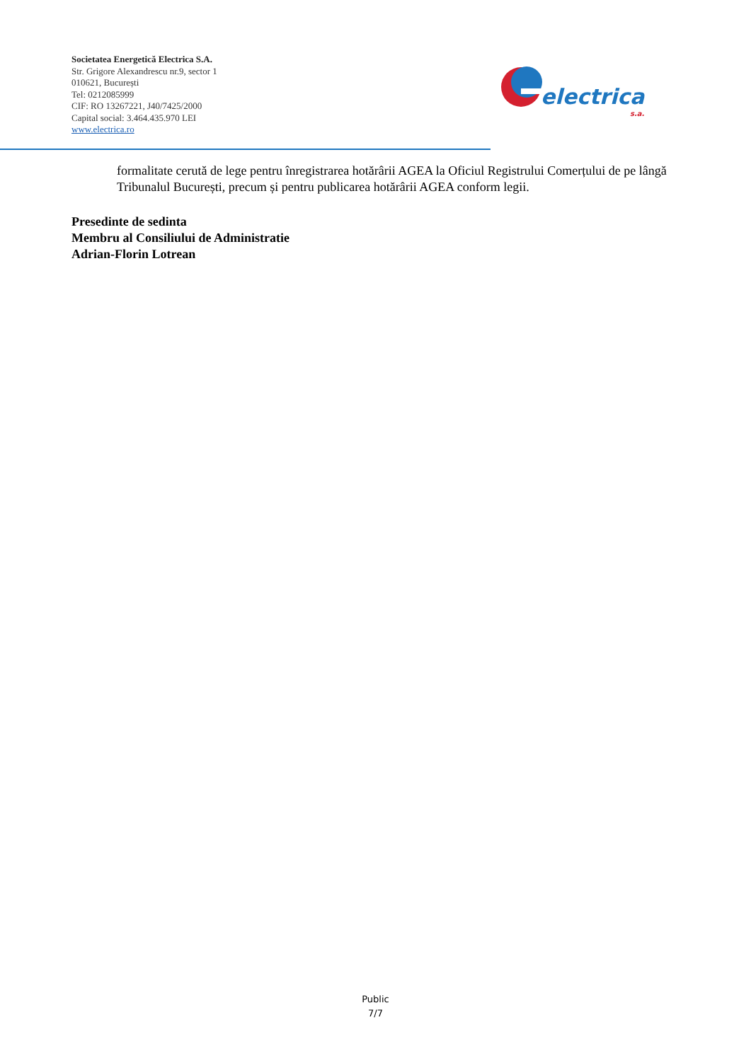Societatea Energetică Electrica S.A.
Str. Grigore Alexandrescu nr.9, sector 1
010621, București
Tel: 0212085999
CIF: RO 13267221, J40/7425/2000
Capital social: 3.464.435.970 LEI
www.electrica.ro
electrica
s.a.
formalitate cerută de lege pentru înregistrarea hotărârii AGEA la Oficiul Registrului Comerțului de pe lângă Tribunalul București, precum și pentru publicarea hotărârii AGEA conform legii.
Presedinte de sedinta
Membru al Consiliului de Administratie
Adrian-Florin Lotrean
Public
7/7